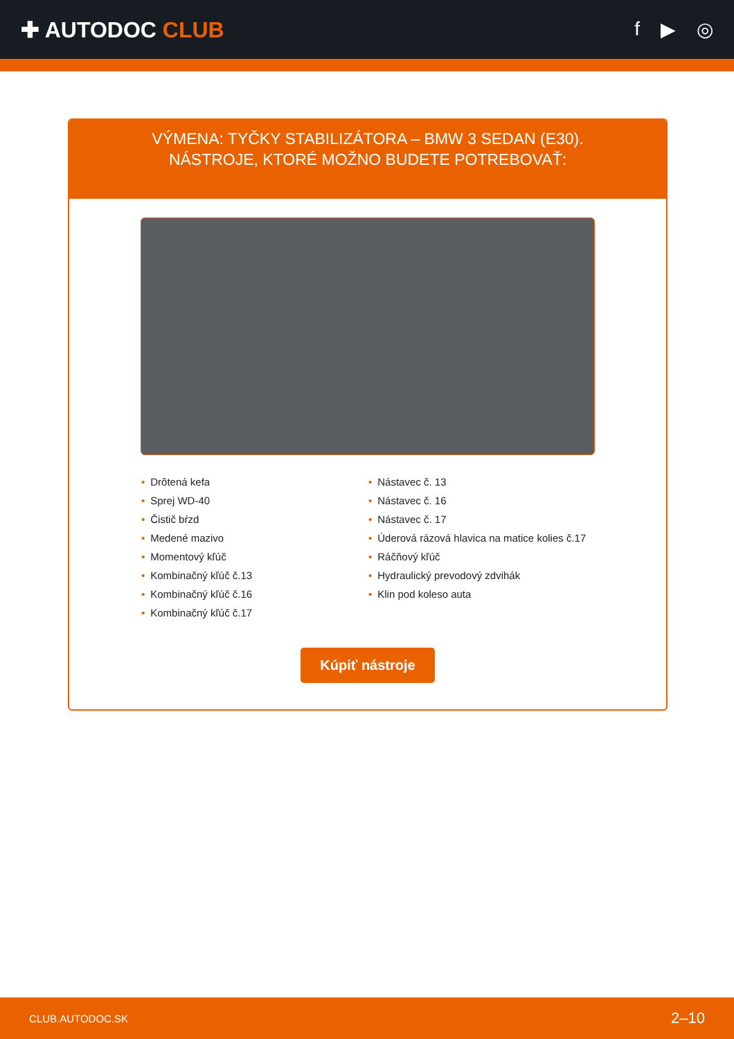✚ AUTODOC CLUB f ▶ ◎
VÝMENA: TYČKY STABILIZÁTORA – BMW 3 SEDAN (E30). NÁSTROJE, KTORÉ MOŽNO BUDETE POTREBOVAŤ:
• Drôtená kefa
• Sprej WD-40
• Čistič bŕzd
• Medené mazivo
• Momentový kľúč
• Kombinačný kľúč č.13
• Kombinačný kľúč č.16
• Kombinačný kľúč č.17
• Nástavec č. 13
• Nástavec č. 16
• Nástavec č. 17
• Úderová rázová hlavica na matice kolies č.17
• Ráčňový kľúč
• Hydraulický prevodový zdvihák
• Klin pod koleso auta
Kúpiť nástroje
CLUB.AUTODOC.SK 2–10